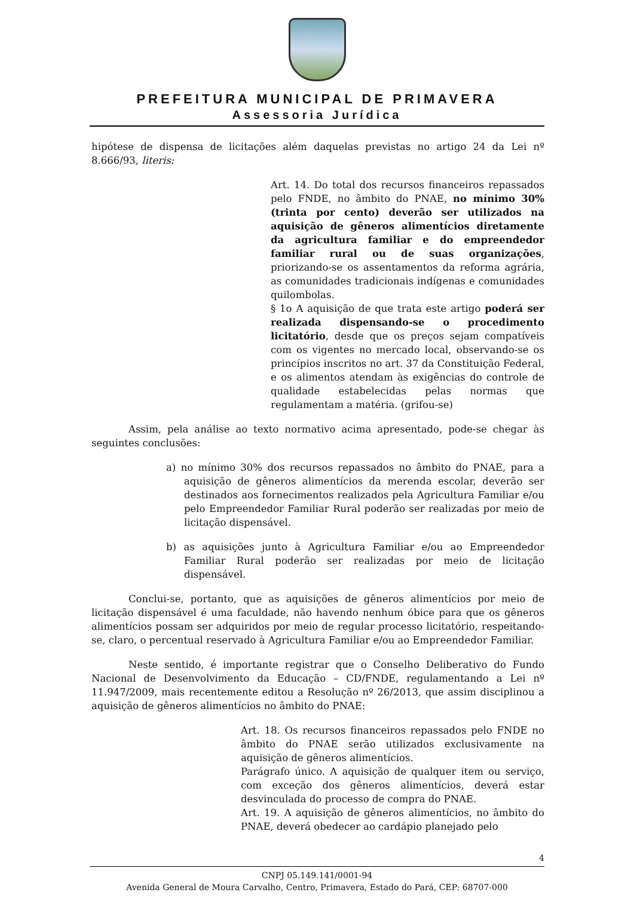PREFEITURA MUNICIPAL DE PRIMAVERA
Assessoria Jurídica
hipótese de dispensa de licitações além daquelas previstas no artigo 24 da Lei nº 8.666/93, literis:
Art. 14. Do total dos recursos financeiros repassados pelo FNDE, no âmbito do PNAE, no mínimo 30% (trinta por cento) deverão ser utilizados na aquisição de gêneros alimentícios diretamente da agricultura familiar e do empreendedor familiar rural ou de suas organizações, priorizando-se os assentamentos da reforma agrária, as comunidades tradicionais indígenas e comunidades quilombolas.
§ 1o A aquisição de que trata este artigo poderá ser realizada dispensando-se o procedimento licitatório, desde que os preços sejam compatíveis com os vigentes no mercado local, observando-se os princípios inscritos no art. 37 da Constituição Federal, e os alimentos atendam às exigências do controle de qualidade estabelecidas pelas normas que regulamentam a matéria. (grifou-se)
Assim, pela análise ao texto normativo acima apresentado, pode-se chegar às seguintes conclusões:
a) no mínimo 30% dos recursos repassados no âmbito do PNAE, para a aquisição de gêneros alimentícios da merenda escolar, deverão ser destinados aos fornecimentos realizados pela Agricultura Familiar e/ou pelo Empreendedor Familiar Rural poderão ser realizadas por meio de licitação dispensável.
b) as aquisições junto à Agricultura Familiar e/ou ao Empreendedor Familiar Rural poderão ser realizadas por meio de licitação dispensável.
Conclui-se, portanto, que as aquisições de gêneros alimentícios por meio de licitação dispensável é uma faculdade, não havendo nenhum óbice para que os gêneros alimentícios possam ser adquiridos por meio de regular processo licitatório, respeitando- se, claro, o percentual reservado à Agricultura Familiar e/ou ao Empreendedor Familiar.
Neste sentido, é importante registrar que o Conselho Deliberativo do Fundo Nacional de Desenvolvimento da Educação – CD/FNDE, regulamentando a Lei nº 11.947/2009, mais recentemente editou a Resolução nº 26/2013, que assim disciplinou a aquisição de gêneros alimentícios no âmbito do PNAE:
Art. 18. Os recursos financeiros repassados pelo FNDE no âmbito do PNAE serão utilizados exclusivamente na aquisição de gêneros alimentícios.
Parágrafo único. A aquisição de qualquer item ou serviço, com exceção dos gêneros alimentícios, deverá estar desvinculada do processo de compra do PNAE.
Art. 19. A aquisição de gêneros alimentícios, no âmbito do PNAE, deverá obedecer ao cardápio planejado pelo
4
CNPJ 05.149.141/0001-94
Avenida General de Moura Carvalho, Centro, Primavera, Estado do Pará, CEP: 68707-000